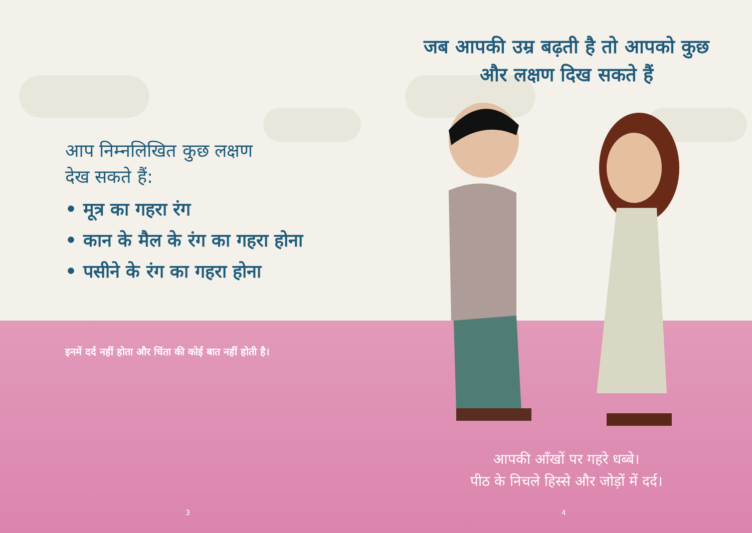आप निम्नलिखित कुछ लक्षण
देख सकते हैं:
• मूत्र का गहरा रंग
• कान के मैल के रंग का गहरा होना
• पसीने के रंग का गहरा होना
इनमें दर्द नहीं होता और चिंता की कोई बात नहीं होती है।
3
जब आपकी उम्र बढ़ती है तो आपको कुछ और लक्षण दिख सकते हैं
आपकी आँखों पर गहरे धब्बे।
पीठ के निचले हिस्से और जोड़ों में दर्द।
4